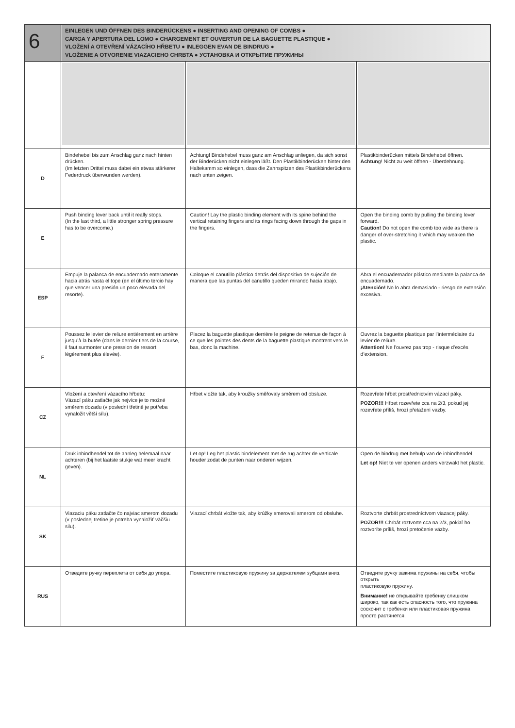| 6 | EINLEGEN UND ÖFFNEN DES BINDERÜCKENS ● INSERTING AND OPENING OF COMBS ● CARGA Y APERTURA DEL LOMO ● CHARGEMENT ET OUVERTUR DE LA BAGUETTE PLASTIQUE ● VLOŽENÍ A OTEVŘENÍ VÁZACÍHO HŘBETU ● INLEGGEN EVAN DE BINDRUG ● VLOŽENIE A OTVORENIE VIAZACIEHO CHRBTA ● УСТАНОВКА И ОТКРЫТИЕ ПРУЖИНЫ | | |
| D | Bindehebel bis zum Anschlag ganz nach hinten drücken. (Im letzten Drittel muss dabei ein etwas stärkerer Federdruck überwunden werden). | Achtung! Bindehebel muss ganz am Anschlag anliegen, da sich sonst der Binderücken nicht einlegen läßt. Den Plastikbinderücken hinter den Haltekamm so einlegen, dass die Zahnspitzen des Plastikbinderückens nach unten zeigen. | Plastikbinderücken mittels Bindehebel öffnen. Achtun g! Nicht zu weit öffnen - Überdehnung. |
| E | Push binding lever back until it really stops. (In the last third, a little stronger spring pressure has to be overcome.) | Caution! Lay the plastic binding element with its spine behind the vertical retaining fingers and its rings facing down through the gaps in the fingers. | Open the binding comb by pulling the binding lever forward. Caution! Do not open the comb too wide as there is danger of over-stretching it which may weaken the plastic. |
| ESP | Empuje la palanca de encuadernado enteramente hacia atrás hasta el tope (en el último tercio hay que vencer una presión un poco elevada del resorte). | Coloque el canutillo plástico detrás del dispositivo de sujeción de manera que las puntas del canutillo queden mirando hacia abajo. | Abra el encuadernador plástico mediante la palanca de encuadernado. ¡Atención! No lo abra demasiado - riesgo de extensión excesiva. |
| F | Poussez le levier de reliure entièrement en arrière jusqu’à la butée (dans le dernier tiers de la course, il faut surmonter une pression de ressort légèrement plus élevée). | Placez la baguette plastique derrière le peigne de retenue de façon à ce que les pointes des dents de la baguette plastique montrent vers le bas, donc la machine. | Ouvrez la baguette plastique par l’intermédiaire du levier de reliure. Attention! Ne l’ouvrez pas trop - risque d’excès d’extension. |
| CZ | Vložení a otevření vázacího hřbetu: Vázací páku zatlačte jak nejvíce je to možné směrem dozadu (v poslední třetině je potřeba vynaložit větší sílu). | Hřbet vložte tak, aby kroužky směřovaly směrem od obsluze. | Rozevřete hřbet prostřednictvím vázací páky. POZOR!!! Hřbet rozevřete cca na 2/3, pokud jej rozevřete příliš, hrozí přetažení vazby. |
| NL | Druk inbindhendel tot de aanleg helemaal naar achteren (bij het laatste stukje wat meer kracht geven). | Let op! Leg het plastic bindelement met de rug achter de verticale houder zodat de punten naar onderen wijzen. | Open de bindrug met behulp van de inbindhendel. Let op! Niet te ver openen anders verzwakt het plastic. |
| SK | Viazaciu páku zatlačte čo najviac smerom dozadu (v poslednej tretine je potreba vynaložiť väčšiu silu). | Viazací chrbát vložte tak, aby krúžky smerovali smerom od obsluhe. | Roztvorte chrbát prostredníctvom viazacej páky. POZOR!!! Chrbát roztvorte cca na 2/3, pokiaľ ho roztvoríte príliš, hrozí pretočenie väzby. |
| RUS | Отведите ручку переплета от себя до упора. | Поместите пластиковую пружину за держателем зубцами вниз. | Отведите ручку зажима пружины на себя, чтобы открыть пластиковую пружину. Внимание! не открывайте гребенку слишком широко, так как есть опасность того, что пружина соскочит с гребенки или пластиковая пружина просто растянется. |